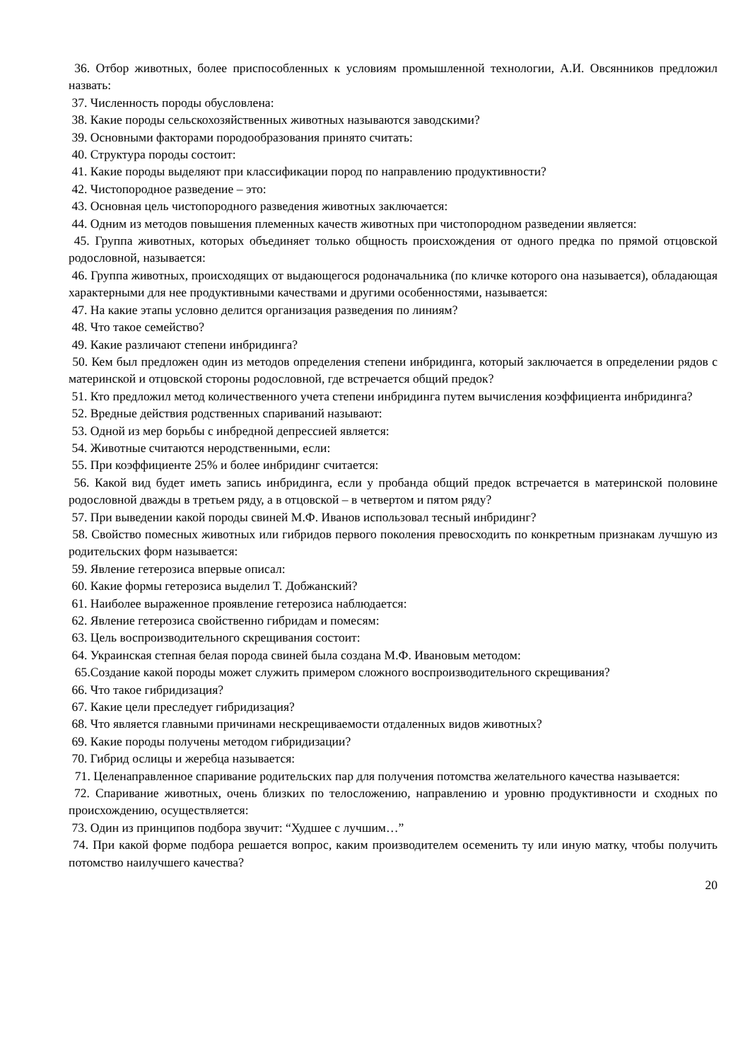36. Отбор животных, более приспособленных к условиям промышленной технологии, А.И. Овсянников предложил назвать:
37. Численность породы обусловлена:
38. Какие породы сельскохозяйственных животных называются заводскими?
39. Основными факторами породообразования принято считать:
40. Структура породы состоит:
41. Какие породы выделяют при классификации пород по направлению продуктивности?
42. Чистопородное разведение – это:
43. Основная цель чистопородного разведения животных заключается:
44. Одним из методов повышения племенных качеств животных при чистопородном разведении является:
45. Группа животных, которых объединяет только общность происхождения от одного предка по прямой отцовской родословной, называется:
46. Группа животных, происходящих от выдающегося родоначальника (по кличке которого она называется), обладающая характерными для нее продуктивными качествами и другими особенностями, называется:
47. На какие этапы условно делится организация разведения по линиям?
48. Что такое семейство?
49. Какие различают степени инбридинга?
50. Кем был предложен один из методов определения степени инбридинга, который заключается в определении рядов с материнской и отцовской стороны родословной, где встречается общий предок?
51. Кто предложил метод количественного учета степени инбридинга путем вычисления коэффициента инбридинга?
52. Вредные действия родственных спариваний называют:
53. Одной из мер борьбы с инбредной депрессией является:
54. Животные считаются неродственными, если:
55. При коэффициенте 25% и более инбридинг считается:
56. Какой вид будет иметь запись инбридинга, если у пробанда общий предок встречается в материнской половине родословной дважды в третьем ряду, а в отцовской – в четвертом и пятом ряду?
57. При выведении какой породы свиней М.Ф. Иванов использовал тесный инбридинг?
58. Свойство помесных животных или гибридов первого поколения превосходить по конкретным признакам лучшую из родительских форм называется:
59. Явление гетерозиса впервые описал:
60. Какие формы гетерозиса выделил Т. Добжанский?
61. Наиболее выраженное проявление гетерозиса наблюдается:
62. Явление гетерозиса свойственно гибридам и помесям:
63. Цель воспроизводительного скрещивания состоит:
64. Украинская степная белая порода свиней была создана М.Ф. Ивановым методом:
65.Создание какой породы может служить примером сложного воспроизводительного скрещивания?
66. Что такое гибридизация?
67. Какие цели преследует гибридизация?
68. Что является главными причинами нескрещиваемости отдаленных видов животных?
69. Какие породы получены методом гибридизации?
70. Гибрид ослицы и жеребца называется:
71. Целенаправленное спаривание родительских пар для получения потомства желательного качества называется:
72. Спаривание животных, очень близких по телосложению, направлению и уровню продуктивности и сходных по происхождению, осуществляется:
73. Один из принципов подбора звучит: “Худшее с лучшим…”
74. При какой форме подбора решается вопрос, каким производителем осеменить ту или иную матку, чтобы получить потомство наилучшего качества?
20